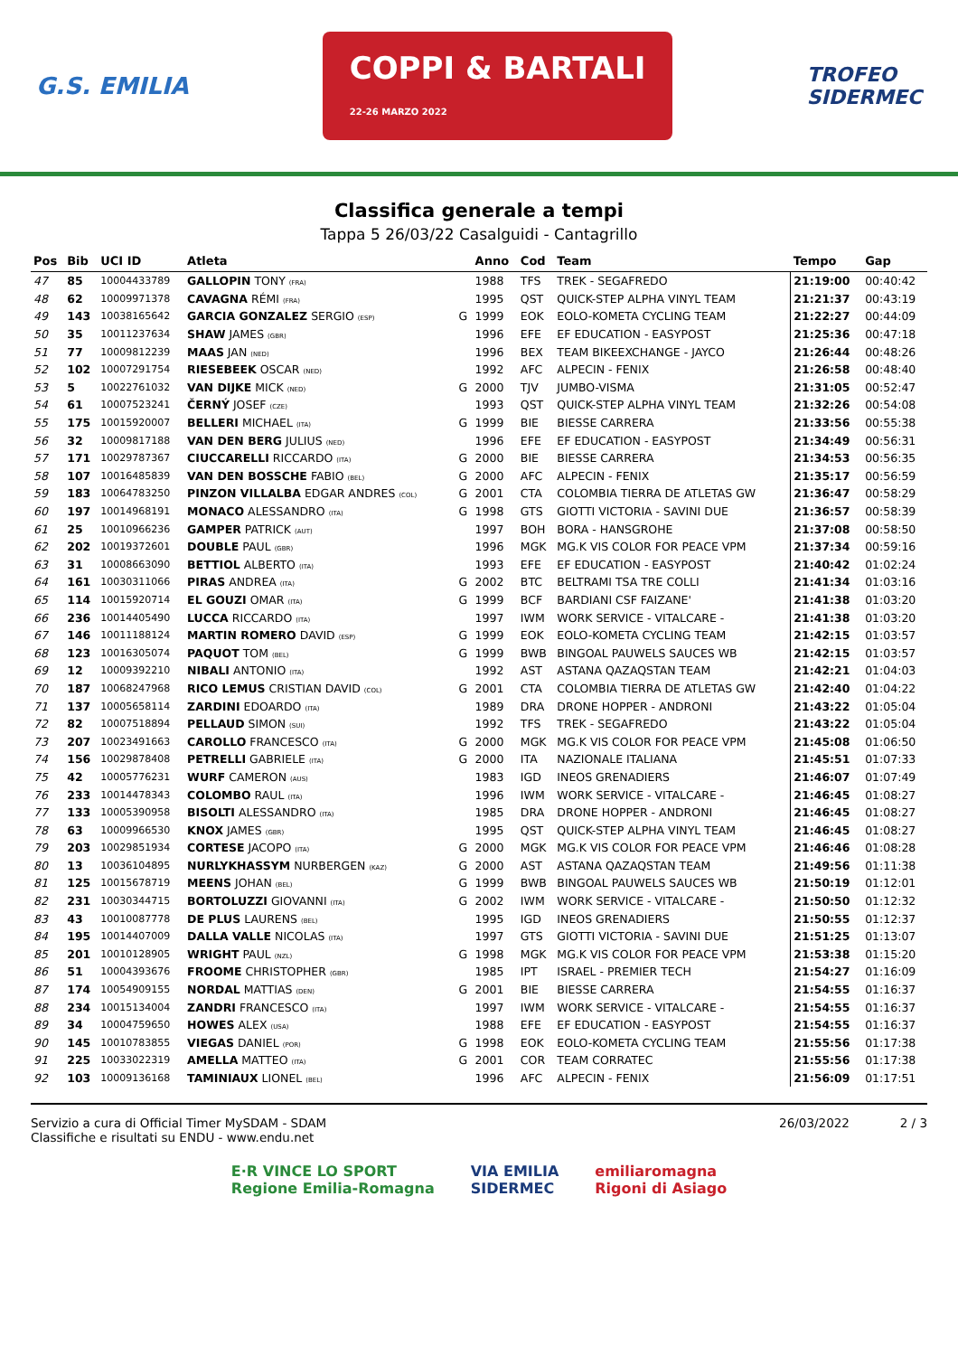G.S. EMILIA COPPI & BARTALI
22-26 MARZO 2022 TROFEO
SIDERMEC
Classifica generale a tempi
Tappa 5 26/03/22 Casalguidi - Cantagrillo
| Pos | Bib | UCI ID | Atleta | | Anno | Cod | Team | Tempo | Gap |
| --- | --- | --- | --- | --- | --- | --- | --- | --- | --- |
| 47 | 85 | 10004433789 | GALLOPIN TONY (FRA) | | 1988 | TFS | TREK - SEGAFREDO | 21:19:00 | 00:40:42 |
| 48 | 62 | 10009971378 | CAVAGNA RÉMI (FRA) | | 1995 | QST | QUICK-STEP ALPHA VINYL TEAM | 21:21:37 | 00:43:19 |
| 49 | 143 | 10038165642 | GARCIA GONZALEZ SERGIO (ESP) | G | 1999 | EOK | EOLO-KOMETA CYCLING TEAM | 21:22:27 | 00:44:09 |
| 50 | 35 | 10011237634 | SHAW JAMES (GBR) | | 1996 | EFE | EF EDUCATION - EASYPOST | 21:25:36 | 00:47:18 |
| 51 | 77 | 10009812239 | MAAS JAN (NED) | | 1996 | BEX | TEAM BIKEEXCHANGE - JAYCO | 21:26:44 | 00:48:26 |
| 52 | 102 | 10007291754 | RIESEBEEK OSCAR (NED) | | 1992 | AFC | ALPECIN - FENIX | 21:26:58 | 00:48:40 |
| 53 | 5 | 10022761032 | VAN DIJKE MICK (NED) | G | 2000 | TJV | JUMBO-VISMA | 21:31:05 | 00:52:47 |
| 54 | 61 | 10007523241 | ČERNÝ JOSEF (CZE) | | 1993 | QST | QUICK-STEP ALPHA VINYL TEAM | 21:32:26 | 00:54:08 |
| 55 | 175 | 10015920007 | BELLERI MICHAEL (ITA) | G | 1999 | BIE | BIESSE CARRERA | 21:33:56 | 00:55:38 |
| 56 | 32 | 10009817188 | VAN DEN BERG JULIUS (NED) | | 1996 | EFE | EF EDUCATION - EASYPOST | 21:34:49 | 00:56:31 |
| 57 | 171 | 10029787367 | CIUCCARELLI RICCARDO (ITA) | G | 2000 | BIE | BIESSE CARRERA | 21:34:53 | 00:56:35 |
| 58 | 107 | 10016485839 | VAN DEN BOSSCHE FABIO (BEL) | G | 2000 | AFC | ALPECIN - FENIX | 21:35:17 | 00:56:59 |
| 59 | 183 | 10064783250 | PINZON VILLALBA EDGAR ANDRES (COL) | G | 2001 | CTA | COLOMBIA TIERRA DE ATLETAS GW | 21:36:47 | 00:58:29 |
| 60 | 197 | 10014968191 | MONACO ALESSANDRO (ITA) | G | 1998 | GTS | GIOTTI VICTORIA - SAVINI DUE | 21:36:57 | 00:58:39 |
| 61 | 25 | 10010966236 | GAMPER PATRICK (AUT) | | 1997 | BOH | BORA - HANSGROHE | 21:37:08 | 00:58:50 |
| 62 | 202 | 10019372601 | DOUBLE PAUL (GBR) | | 1996 | MGK | MG.K VIS COLOR FOR PEACE VPM | 21:37:34 | 00:59:16 |
| 63 | 31 | 10008663090 | BETTIOL ALBERTO (ITA) | | 1993 | EFE | EF EDUCATION - EASYPOST | 21:40:42 | 01:02:24 |
| 64 | 161 | 10030311066 | PIRAS ANDREA (ITA) | G | 2002 | BTC | BELTRAMI TSA TRE COLLI | 21:41:34 | 01:03:16 |
| 65 | 114 | 10015920714 | EL GOUZI OMAR (ITA) | G | 1999 | BCF | BARDIANI CSF FAIZANE' | 21:41:38 | 01:03:20 |
| 66 | 236 | 10014405490 | LUCCA RICCARDO (ITA) | | 1997 | IWM | WORK SERVICE - VITALCARE - | 21:41:38 | 01:03:20 |
| 67 | 146 | 10011188124 | MARTIN ROMERO DAVID (ESP) | G | 1999 | EOK | EOLO-KOMETA CYCLING TEAM | 21:42:15 | 01:03:57 |
| 68 | 123 | 10016305074 | PAQUOT TOM (BEL) | G | 1999 | BWB | BINGOAL PAUWELS SAUCES WB | 21:42:15 | 01:03:57 |
| 69 | 12 | 10009392210 | NIBALI ANTONIO (ITA) | | 1992 | AST | ASTANA QAZAQSTAN TEAM | 21:42:21 | 01:04:03 |
| 70 | 187 | 10068247968 | RICO LEMUS CRISTIAN DAVID (COL) | G | 2001 | CTA | COLOMBIA TIERRA DE ATLETAS GW | 21:42:40 | 01:04:22 |
| 71 | 137 | 10005658114 | ZARDINI EDOARDO (ITA) | | 1989 | DRA | DRONE HOPPER - ANDRONI | 21:43:22 | 01:05:04 |
| 72 | 82 | 10007518894 | PELLAUD SIMON (SUI) | | 1992 | TFS | TREK - SEGAFREDO | 21:43:22 | 01:05:04 |
| 73 | 207 | 10023491663 | CAROLLO FRANCESCO (ITA) | G | 2000 | MGK | MG.K VIS COLOR FOR PEACE VPM | 21:45:08 | 01:06:50 |
| 74 | 156 | 10029878408 | PETRELLI GABRIELE (ITA) | G | 2000 | ITA | NAZIONALE ITALIANA | 21:45:51 | 01:07:33 |
| 75 | 42 | 10005776231 | WURF CAMERON (AUS) | | 1983 | IGD | INEOS GRENADIERS | 21:46:07 | 01:07:49 |
| 76 | 233 | 10014478343 | COLOMBO RAUL (ITA) | | 1996 | IWM | WORK SERVICE - VITALCARE - | 21:46:45 | 01:08:27 |
| 77 | 133 | 10005390958 | BISOLTI ALESSANDRO (ITA) | | 1985 | DRA | DRONE HOPPER - ANDRONI | 21:46:45 | 01:08:27 |
| 78 | 63 | 10009966530 | KNOX JAMES (GBR) | | 1995 | QST | QUICK-STEP ALPHA VINYL TEAM | 21:46:45 | 01:08:27 |
| 79 | 203 | 10029851934 | CORTESE JACOPO (ITA) | G | 2000 | MGK | MG.K VIS COLOR FOR PEACE VPM | 21:46:46 | 01:08:28 |
| 80 | 13 | 10036104895 | NURLYKHASSYM NURBERGEN (KAZ) | G | 2000 | AST | ASTANA QAZAQSTAN TEAM | 21:49:56 | 01:11:38 |
| 81 | 125 | 10015678719 | MEENS JOHAN (BEL) | G | 1999 | BWB | BINGOAL PAUWELS SAUCES WB | 21:50:19 | 01:12:01 |
| 82 | 231 | 10030344715 | BORTOLUZZI GIOVANNI (ITA) | G | 2002 | IWM | WORK SERVICE - VITALCARE - | 21:50:50 | 01:12:32 |
| 83 | 43 | 10010087778 | DE PLUS LAURENS (BEL) | | 1995 | IGD | INEOS GRENADIERS | 21:50:55 | 01:12:37 |
| 84 | 195 | 10014407009 | DALLA VALLE NICOLAS (ITA) | | 1997 | GTS | GIOTTI VICTORIA - SAVINI DUE | 21:51:25 | 01:13:07 |
| 85 | 201 | 10010128905 | WRIGHT PAUL (NZL) | G | 1998 | MGK | MG.K VIS COLOR FOR PEACE VPM | 21:53:38 | 01:15:20 |
| 86 | 51 | 10004393676 | FROOME CHRISTOPHER (GBR) | | 1985 | IPT | ISRAEL - PREMIER TECH | 21:54:27 | 01:16:09 |
| 87 | 174 | 10054909155 | NORDAL MATTIAS (DEN) | G | 2001 | BIE | BIESSE CARRERA | 21:54:55 | 01:16:37 |
| 88 | 234 | 10015134004 | ZANDRI FRANCESCO (ITA) | | 1997 | IWM | WORK SERVICE - VITALCARE - | 21:54:55 | 01:16:37 |
| 89 | 34 | 10004759650 | HOWES ALEX (USA) | | 1988 | EFE | EF EDUCATION - EASYPOST | 21:54:55 | 01:16:37 |
| 90 | 145 | 10010783855 | VIEGAS DANIEL (POR) | G | 1998 | EOK | EOLO-KOMETA CYCLING TEAM | 21:55:56 | 01:17:38 |
| 91 | 225 | 10033022319 | AMELLA MATTEO (ITA) | G | 2001 | COR | TEAM CORRATEC | 21:55:56 | 01:17:38 |
| 92 | 103 | 10009136168 | TAMINIAUX LIONEL (BEL) | | 1996 | AFC | ALPECIN - FENIX | 21:56:09 | 01:17:51 |
Servizio a cura di Official Timer MySDAM - SDAM
Classifiche e risultati su ENDU - www.endu.net
26/03/2022 2 / 3
E·R VINCE LO SPORT
Regione Emilia-Romagna VIA EMILIA
SIDERMEC emiliaromagna
Rigoni di Asiago